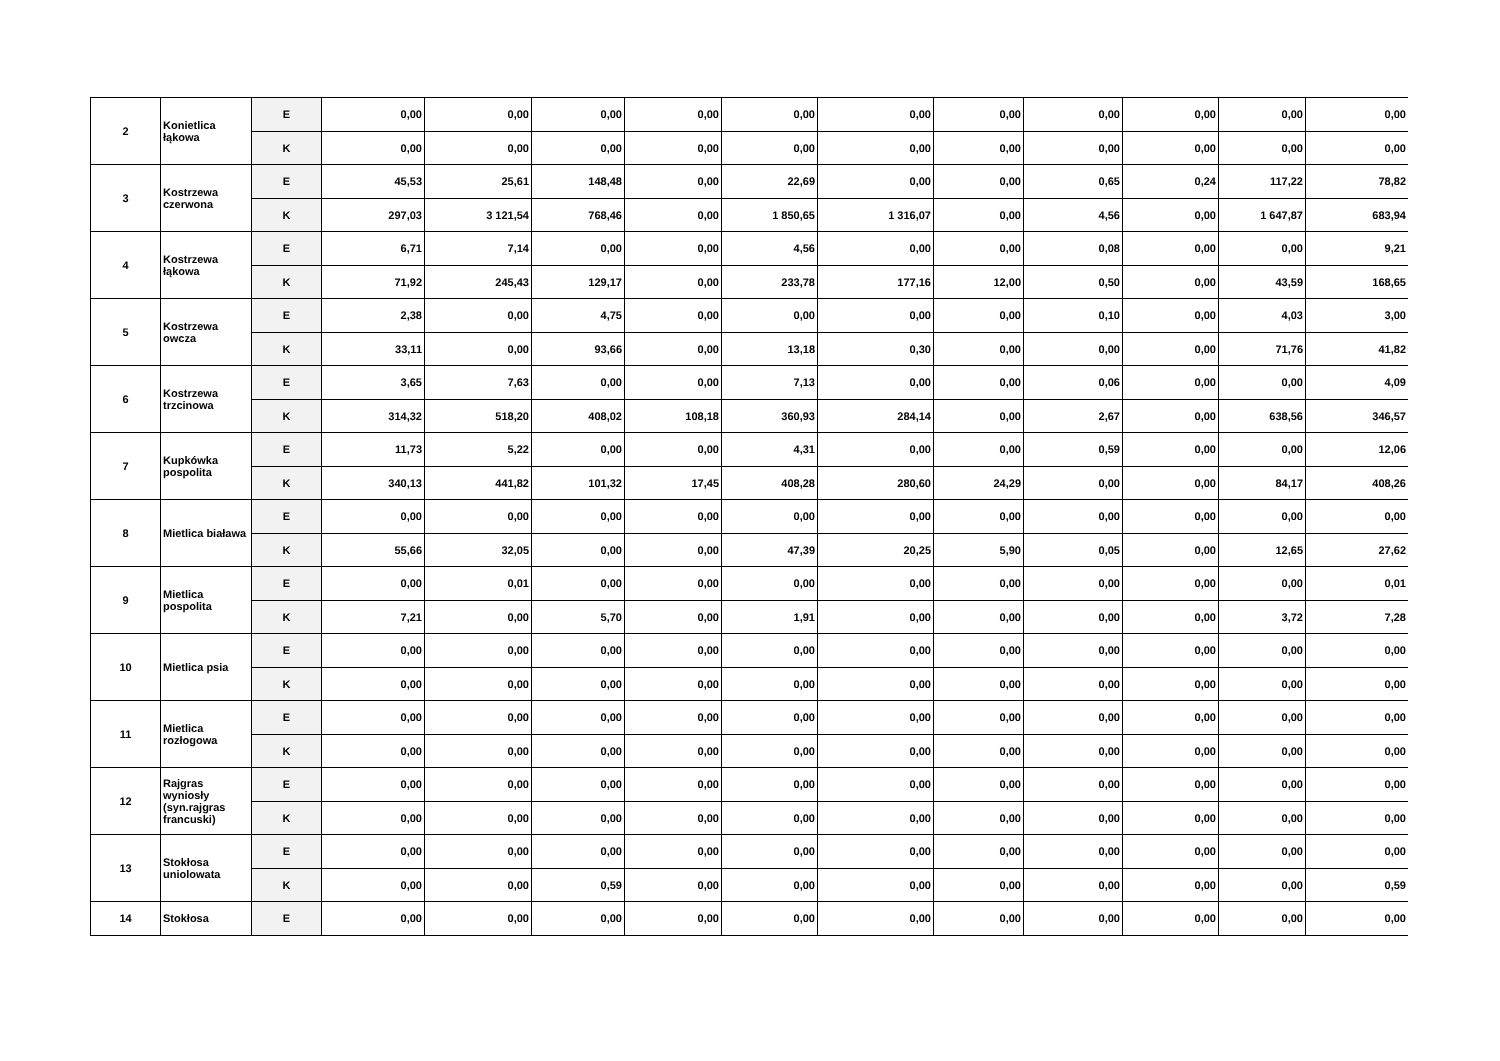| 2 | Konietlica łąkowa | E | 0,00 | 0,00 | 0,00 | 0,00 | 0,00 | 0,00 | 0,00 | 0,00 | 0,00 | 0,00 | 0,00 |
| | | K | 0,00 | 0,00 | 0,00 | 0,00 | 0,00 | 0,00 | 0,00 | 0,00 | 0,00 | 0,00 | 0,00 |
| 3 | Kostrzewa czerwona | E | 45,53 | 25,61 | 148,48 | 0,00 | 22,69 | 0,00 | 0,00 | 0,65 | 0,24 | 117,22 | 78,82 |
| | | K | 297,03 | 3 121,54 | 768,46 | 0,00 | 1 850,65 | 1 316,07 | 0,00 | 4,56 | 0,00 | 1 647,87 | 683,94 |
| 4 | Kostrzewa łąkowa | E | 6,71 | 7,14 | 0,00 | 0,00 | 4,56 | 0,00 | 0,00 | 0,08 | 0,00 | 0,00 | 9,21 |
| | | K | 71,92 | 245,43 | 129,17 | 0,00 | 233,78 | 177,16 | 12,00 | 0,50 | 0,00 | 43,59 | 168,65 |
| 5 | Kostrzewa owcza | E | 2,38 | 0,00 | 4,75 | 0,00 | 0,00 | 0,00 | 0,00 | 0,10 | 0,00 | 4,03 | 3,00 |
| | | K | 33,11 | 0,00 | 93,66 | 0,00 | 13,18 | 0,30 | 0,00 | 0,00 | 0,00 | 71,76 | 41,82 |
| 6 | Kostrzewa trzcinowa | E | 3,65 | 7,63 | 0,00 | 0,00 | 7,13 | 0,00 | 0,00 | 0,06 | 0,00 | 0,00 | 4,09 |
| | | K | 314,32 | 518,20 | 408,02 | 108,18 | 360,93 | 284,14 | 0,00 | 2,67 | 0,00 | 638,56 | 346,57 |
| 7 | Kupkówka pospolita | E | 11,73 | 5,22 | 0,00 | 0,00 | 4,31 | 0,00 | 0,00 | 0,59 | 0,00 | 0,00 | 12,06 |
| | | K | 340,13 | 441,82 | 101,32 | 17,45 | 408,28 | 280,60 | 24,29 | 0,00 | 0,00 | 84,17 | 408,26 |
| 8 | Mietlica biaława | E | 0,00 | 0,00 | 0,00 | 0,00 | 0,00 | 0,00 | 0,00 | 0,00 | 0,00 | 0,00 | 0,00 |
| | | K | 55,66 | 32,05 | 0,00 | 0,00 | 47,39 | 20,25 | 5,90 | 0,05 | 0,00 | 12,65 | 27,62 |
| 9 | Mietlica pospolita | E | 0,00 | 0,01 | 0,00 | 0,00 | 0,00 | 0,00 | 0,00 | 0,00 | 0,00 | 0,00 | 0,01 |
| | | K | 7,21 | 0,00 | 5,70 | 0,00 | 1,91 | 0,00 | 0,00 | 0,00 | 0,00 | 3,72 | 7,28 |
| 10 | Mietlica psia | E | 0,00 | 0,00 | 0,00 | 0,00 | 0,00 | 0,00 | 0,00 | 0,00 | 0,00 | 0,00 | 0,00 |
| | | K | 0,00 | 0,00 | 0,00 | 0,00 | 0,00 | 0,00 | 0,00 | 0,00 | 0,00 | 0,00 | 0,00 |
| 11 | Mietlica rozłogowa | E | 0,00 | 0,00 | 0,00 | 0,00 | 0,00 | 0,00 | 0,00 | 0,00 | 0,00 | 0,00 | 0,00 |
| | | K | 0,00 | 0,00 | 0,00 | 0,00 | 0,00 | 0,00 | 0,00 | 0,00 | 0,00 | 0,00 | 0,00 |
| 12 | Rajgras wyniosły (syn.rajgras francuski) | E | 0,00 | 0,00 | 0,00 | 0,00 | 0,00 | 0,00 | 0,00 | 0,00 | 0,00 | 0,00 | 0,00 |
| | | K | 0,00 | 0,00 | 0,00 | 0,00 | 0,00 | 0,00 | 0,00 | 0,00 | 0,00 | 0,00 | 0,00 |
| 13 | Stokłosa uniolowata | E | 0,00 | 0,00 | 0,00 | 0,00 | 0,00 | 0,00 | 0,00 | 0,00 | 0,00 | 0,00 | 0,00 |
| | | K | 0,00 | 0,00 | 0,59 | 0,00 | 0,00 | 0,00 | 0,00 | 0,00 | 0,00 | 0,00 | 0,59 |
| 14 | Stokłosa | E | 0,00 | 0,00 | 0,00 | 0,00 | 0,00 | 0,00 | 0,00 | 0,00 | 0,00 | 0,00 | 0,00 |